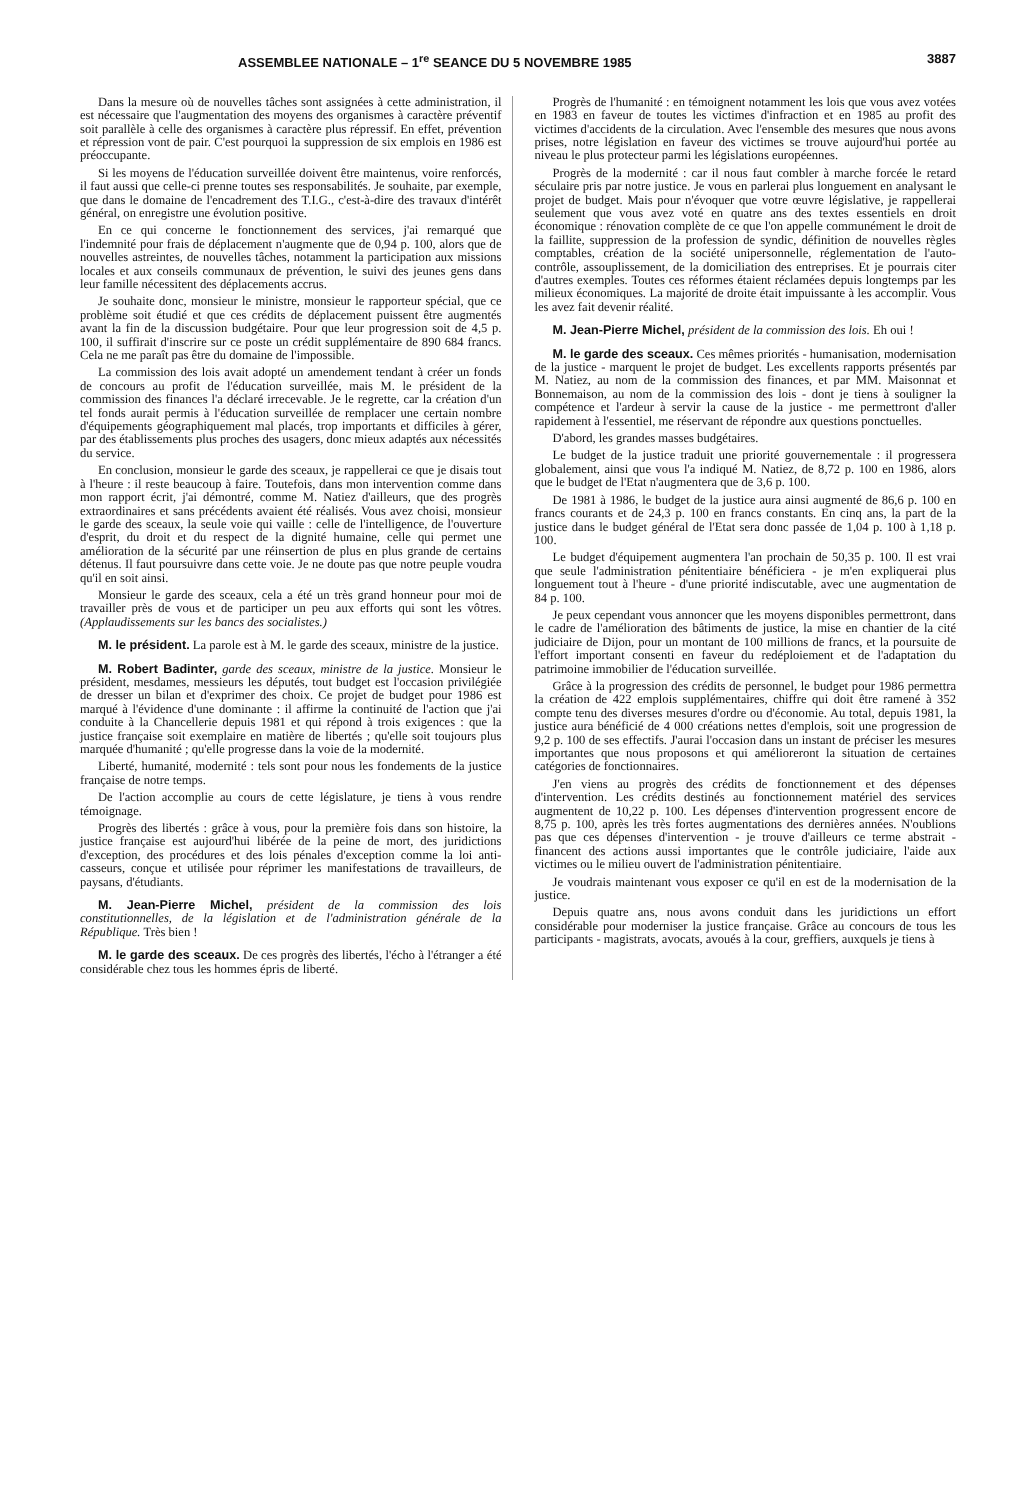ASSEMBLEE NATIONALE – 1<sup>re</sup> SEANCE DU 5 NOVEMBRE 1985 3887
Dans la mesure où de nouvelles tâches sont assignées à cette administration, il est nécessaire que l'augmentation des moyens des organismes à caractère préventif soit parallèle à celle des organismes à caractère plus répressif. En effet, prévention et répression vont de pair. C'est pourquoi la suppression de six emplois en 1986 est préoccupante.
Si les moyens de l'éducation surveillée doivent être maintenus, voire renforcés, il faut aussi que celle-ci prenne toutes ses responsabilités. Je souhaite, par exemple, que dans le domaine de l'encadrement des T.I.G., c'est-à-dire des travaux d'intérêt général, on enregistre une évolution positive.
En ce qui concerne le fonctionnement des services, j'ai remarqué que l'indemnité pour frais de déplacement n'augmente que de 0,94 p. 100, alors que de nouvelles astreintes, de nouvelles tâches, notamment la participation aux missions locales et aux conseils communaux de prévention, le suivi des jeunes gens dans leur famille nécessitent des déplacements accrus.
Je souhaite donc, monsieur le ministre, monsieur le rapporteur spécial, que ce problème soit étudié et que ces crédits de déplacement puissent être augmentés avant la fin de la discussion budgétaire. Pour que leur progression soit de 4,5 p. 100, il suffirait d'inscrire sur ce poste un crédit supplémentaire de 890 684 francs. Cela ne me paraît pas être du domaine de l'impossible.
La commission des lois avait adopté un amendement tendant à créer un fonds de concours au profit de l'éducation surveillée, mais M. le président de la commission des finances l'a déclaré irrecevable. Je le regrette, car la création d'un tel fonds aurait permis à l'éducation surveillée de remplacer une certain nombre d'équipements géographiquement mal placés, trop importants et difficiles à gérer, par des établissements plus proches des usagers, donc mieux adaptés aux nécessités du service.
En conclusion, monsieur le garde des sceaux, je rappellerai ce que je disais tout à l'heure : il reste beaucoup à faire. Toutefois, dans mon intervention comme dans mon rapport écrit, j'ai démontré, comme M. Natiez d'ailleurs, que des progrès extraordinaires et sans précédents avaient été réalisés. Vous avez choisi, monsieur le garde des sceaux, la seule voie qui vaille : celle de l'intelligence, de l'ouverture d'esprit, du droit et du respect de la dignité humaine, celle qui permet une amélioration de la sécurité par une réinsertion de plus en plus grande de certains détenus. Il faut poursuivre dans cette voie. Je ne doute pas que notre peuple voudra qu'il en soit ainsi.
Monsieur le garde des sceaux, cela a été un très grand honneur pour moi de travailler près de vous et de participer un peu aux efforts qui sont les vôtres. (Applaudissements sur les bancs des socialistes.)
M. le président. La parole est à M. le garde des sceaux, ministre de la justice.
M. Robert Badinter, garde des sceaux, ministre de la justice. Monsieur le président, mesdames, messieurs les députés, tout budget est l'occasion privilégiée de dresser un bilan et d'exprimer des choix. Ce projet de budget pour 1986 est marqué à l'évidence d'une dominante : il affirme la continuité de l'action que j'ai conduite à la Chancellerie depuis 1981 et qui répond à trois exigences : que la justice française soit exemplaire en matière de libertés ; qu'elle soit toujours plus marquée d'humanité ; qu'elle progresse dans la voie de la modernité.
Liberté, humanité, modernité : tels sont pour nous les fondements de la justice française de notre temps.
De l'action accomplie au cours de cette législature, je tiens à vous rendre témoignage.
Progrès des libertés : grâce à vous, pour la première fois dans son histoire, la justice française est aujourd'hui libérée de la peine de mort, des juridictions d'exception, des procédures et des lois pénales d'exception comme la loi anti-casseurs, conçue et utilisée pour réprimer les manifestations de travailleurs, de paysans, d'étudiants.
M. Jean-Pierre Michel, président de la commission des lois constitutionnelles, de la législation et de l'administration générale de la République. Très bien !
M. le garde des sceaux. De ces progrès des libertés, l'écho à l'étranger a été considérable chez tous les hommes épris de liberté.
Progrès de l'humanité : en témoignent notamment les lois que vous avez votées en 1983 en faveur de toutes les victimes d'infraction et en 1985 au profit des victimes d'accidents de la circulation. Avec l'ensemble des mesures que nous avons prises, notre législation en faveur des victimes se trouve aujourd'hui portée au niveau le plus protecteur parmi les législations européennes.
Progrès de la modernité : car il nous faut combler à marche forcée le retard séculaire pris par notre justice. Je vous en parlerai plus longuement en analysant le projet de budget. Mais pour n'évoquer que votre œuvre législative, je rappellerai seulement que vous avez voté en quatre ans des textes essentiels en droit économique : rénovation complète de ce que l'on appelle communément le droit de la faillite, suppression de la profession de syndic, définition de nouvelles règles comptables, création de la société unipersonnelle, réglementation de l'auto-contrôle, assouplissement, de la domiciliation des entreprises. Et je pourrais citer d'autres exemples. Toutes ces réformes étaient réclamées depuis longtemps par les milieux économiques. La majorité de droite était impuissante à les accomplir. Vous les avez fait devenir réalité.
M. Jean-Pierre Michel, président de la commission des lois. Eh oui !
M. le garde des sceaux. Ces mêmes priorités - humanisation, modernisation de la justice - marquent le projet de budget. Les excellents rapports présentés par M. Natiez, au nom de la commission des finances, et par MM. Maisonnat et Bonnemaison, au nom de la commission des lois - dont je tiens à souligner la compétence et l'ardeur à servir la cause de la justice - me permettront d'aller rapidement à l'essentiel, me réservant de répondre aux questions ponctuelles.
D'abord, les grandes masses budgétaires.
Le budget de la justice traduit une priorité gouvernementale : il progressera globalement, ainsi que vous l'a indiqué M. Natiez, de 8,72 p. 100 en 1986, alors que le budget de l'Etat n'augmentera que de 3,6 p. 100.
De 1981 à 1986, le budget de la justice aura ainsi augmenté de 86,6 p. 100 en francs courants et de 24,3 p. 100 en francs constants. En cinq ans, la part de la justice dans le budget général de l'Etat sera donc passée de 1,04 p. 100 à 1,18 p. 100.
Le budget d'équipement augmentera l'an prochain de 50,35 p. 100. Il est vrai que seule l'administration pénitentiaire bénéficiera - je m'en expliquerai plus longuement tout à l'heure - d'une priorité indiscutable, avec une augmentation de 84 p. 100.
Je peux cependant vous annoncer que les moyens disponibles permettront, dans le cadre de l'amélioration des bâtiments de justice, la mise en chantier de la cité judiciaire de Dijon, pour un montant de 100 millions de francs, et la poursuite de l'effort important consenti en faveur du redéploiement et de l'adaptation du patrimoine immobilier de l'éducation surveillée.
Grâce à la progression des crédits de personnel, le budget pour 1986 permettra la création de 422 emplois supplémentaires, chiffre qui doit être ramené à 352 compte tenu des diverses mesures d'ordre ou d'économie. Au total, depuis 1981, la justice aura bénéficié de 4 000 créations nettes d'emplois, soit une progression de 9,2 p. 100 de ses effectifs. J'aurai l'occasion dans un instant de préciser les mesures importantes que nous proposons et qui amélioreront la situation de certaines catégories de fonctionnaires.
J'en viens au progrès des crédits de fonctionnement et des dépenses d'intervention. Les crédits destinés au fonctionnement matériel des services augmentent de 10,22 p. 100. Les dépenses d'intervention progressent encore de 8,75 p. 100, après les très fortes augmentations des dernières années. N'oublions pas que ces dépenses d'intervention - je trouve d'ailleurs ce terme abstrait - financent des actions aussi importantes que le contrôle judiciaire, l'aide aux victimes ou le milieu ouvert de l'administration pénitentiaire.
Je voudrais maintenant vous exposer ce qu'il en est de la modernisation de la justice.
Depuis quatre ans, nous avons conduit dans les juridictions un effort considérable pour moderniser la justice française. Grâce au concours de tous les participants - magistrats, avocats, avoués à la cour, greffiers, auxquels je tiens à